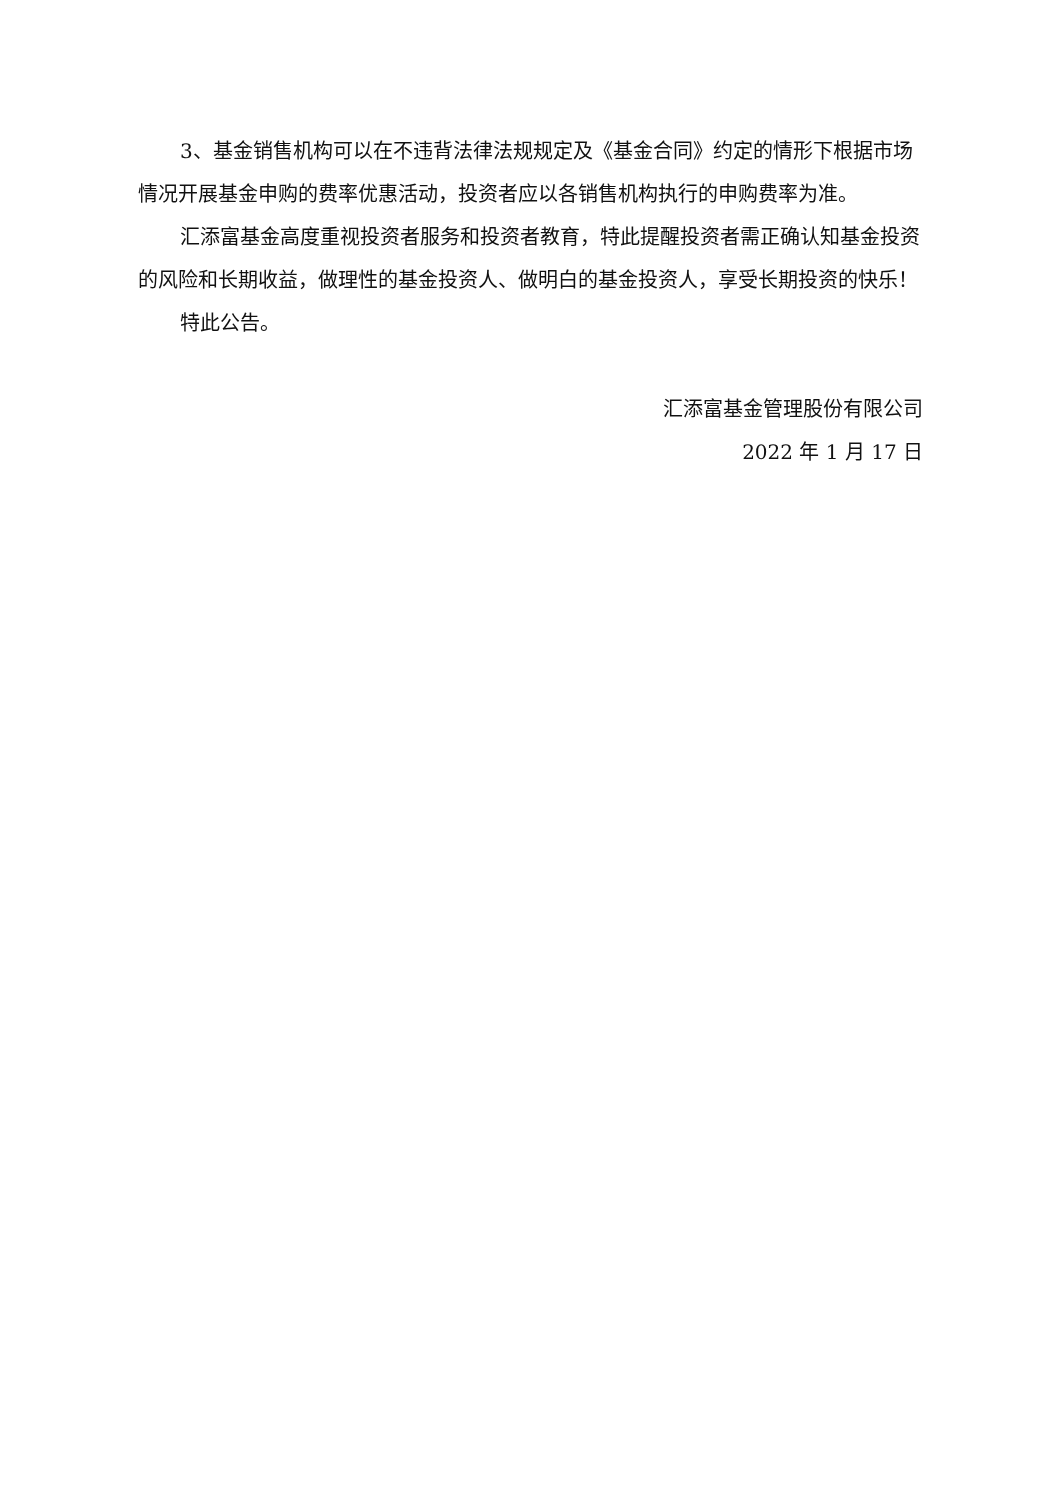3、基金销售机构可以在不违背法律法规规定及《基金合同》约定的情形下根据市场情况开展基金申购的费率优惠活动，投资者应以各销售机构执行的申购费率为准。
汇添富基金高度重视投资者服务和投资者教育，特此提醒投资者需正确认知基金投资的风险和长期收益，做理性的基金投资人、做明白的基金投资人，享受长期投资的快乐！
特此公告。
汇添富基金管理股份有限公司
2022 年 1 月 17 日